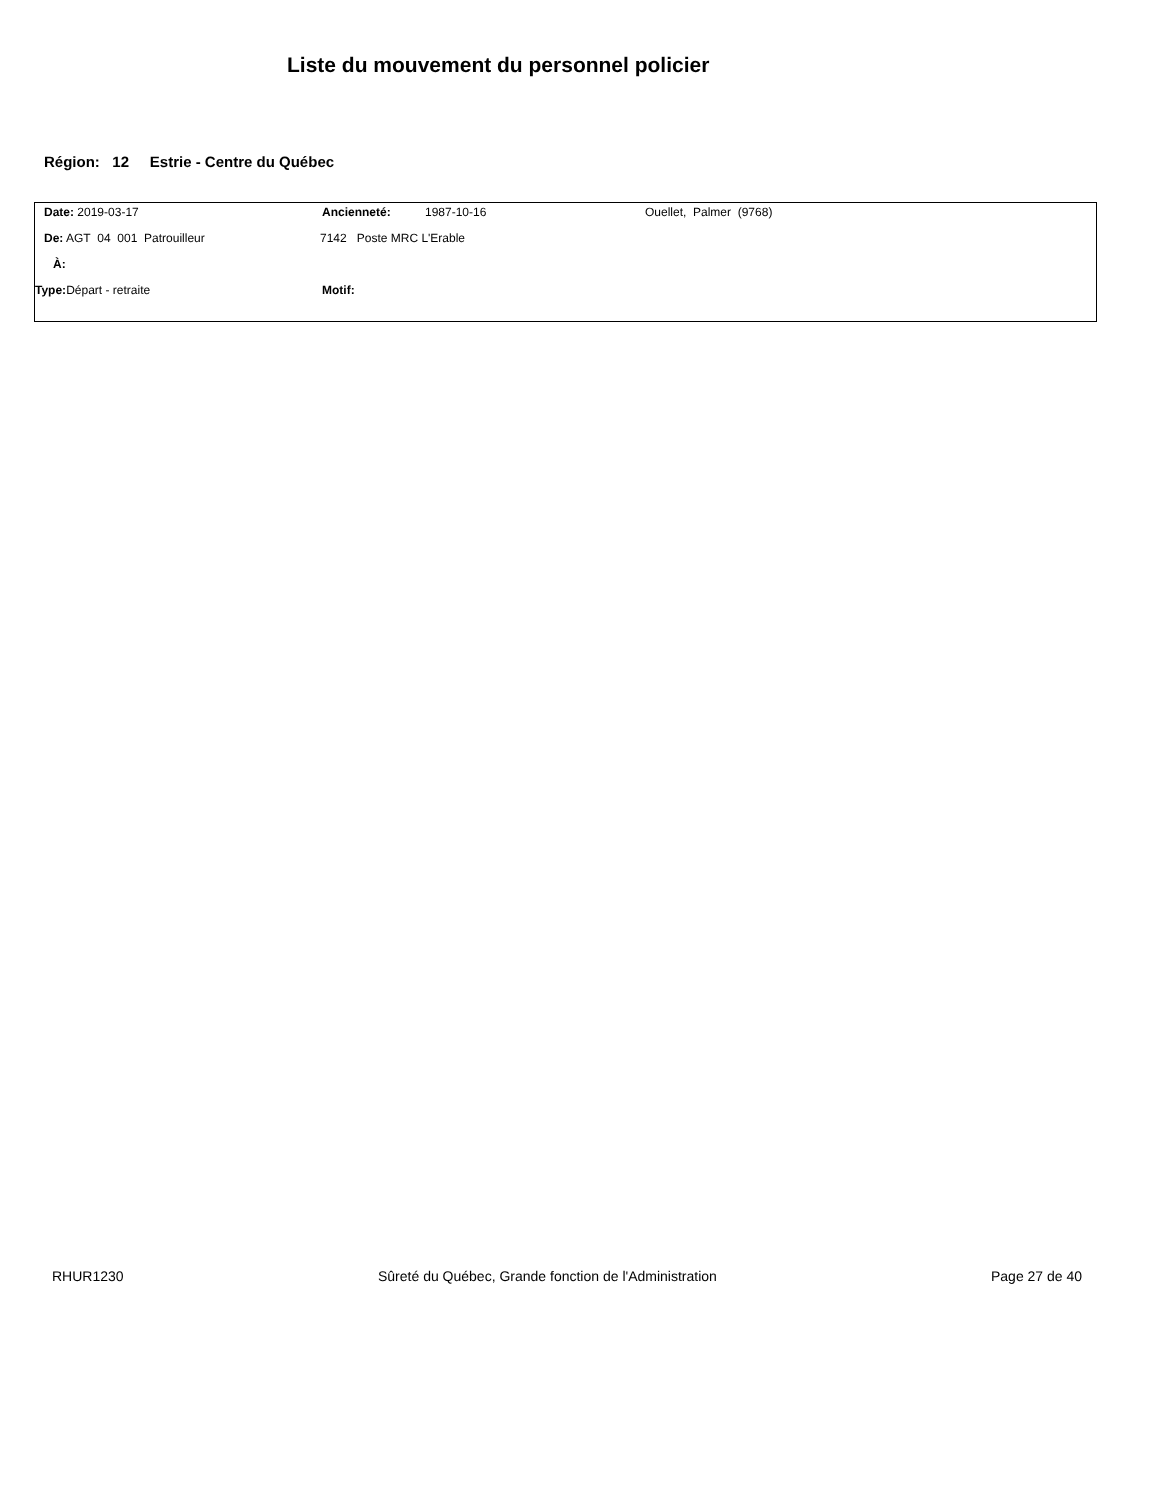Liste du mouvement du personnel policier
Région: 12 Estrie - Centre du Québec
Date: 2019-03-17 Ancienneté: 1987-10-16 Ouellet, Palmer (9768)
De: AGT 04 001 Patrouilleur 7142 Poste MRC L'Erable
À:
Type: Départ - retraite Motif:
RHUR1230 Sûreté du Québec, Grande fonction de l'Administration Page 27 de 40